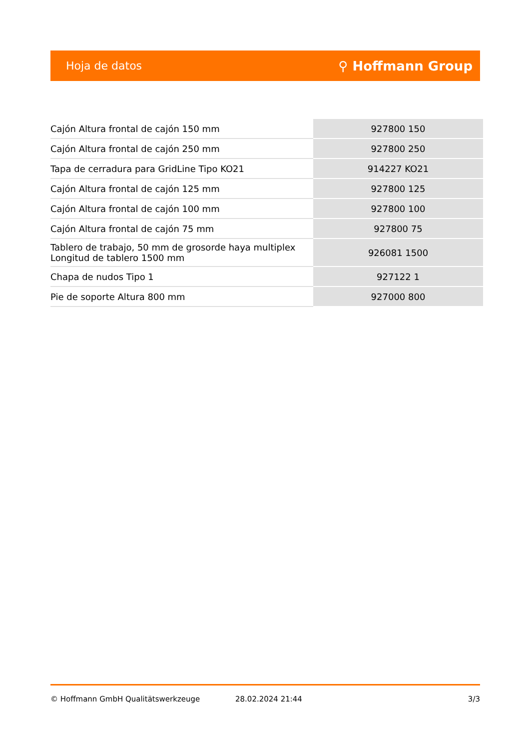Hoja de datos ⚲ Hoffmann Group
| Cajón Altura frontal de cajón 150 mm | 927800 150 |
| Cajón Altura frontal de cajón 250 mm | 927800 250 |
| Tapa de cerradura para GridLine Tipo KO21 | 914227 KO21 |
| Cajón Altura frontal de cajón 125 mm | 927800 125 |
| Cajón Altura frontal de cajón 100 mm | 927800 100 |
| Cajón Altura frontal de cajón 75 mm | 927800 75 |
| Tablero de trabajo, 50 mm de grosorde haya multiplex Longitud de tablero 1500 mm | 926081 1500 |
| Chapa de nudos Tipo 1 | 927122 1 |
| Pie de soporte Altura 800 mm | 927000 800 |
© Hoffmann GmbH Qualitätswerkzeuge 28.02.2024 21:44 3/3